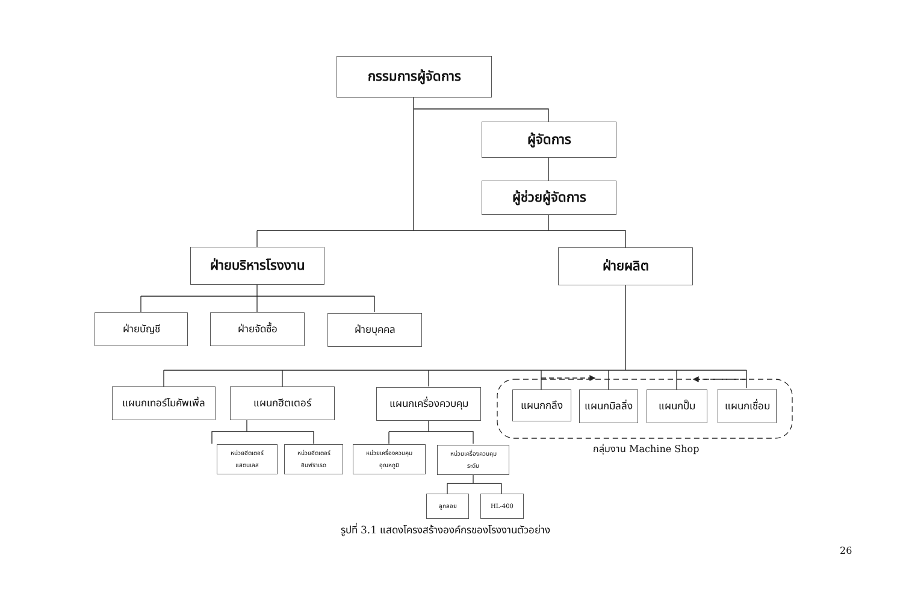กรรมการผู้จัดการ
ผู้จัดการ
ผู้ช่วยผู้จัดการ
ฝ่ายบริหารโรงงาน ฝ่ายผลิต
ฝ่ายบัญชี ฝ่ายจัดซื้อ ฝ่ายบุคคล
แผนกเทอร์โมคัพเพิ้ล
แผนกฮีตเตอร์ แผนกเครื่องควบคุม แผนกกลึง
แผนกมิลลิ่ง
แผนกปั๊ม
แผนกเชื่อม
หน่วยฮีตเตอร์
แสตนเลส
หน่วยฮีตเตอร์
อินฟราเรด
หน่วยเครื่องควบคุม
อุณหภูมิ
หน่วยเครื่องควบคุม
ระดับ
ลูกลอย HL-400
กลุ่มงาน Machine Shop
รูปที่ 3.1 แสดงโครงสร้างองค์กรของโรงงานตัวอย่าง
26